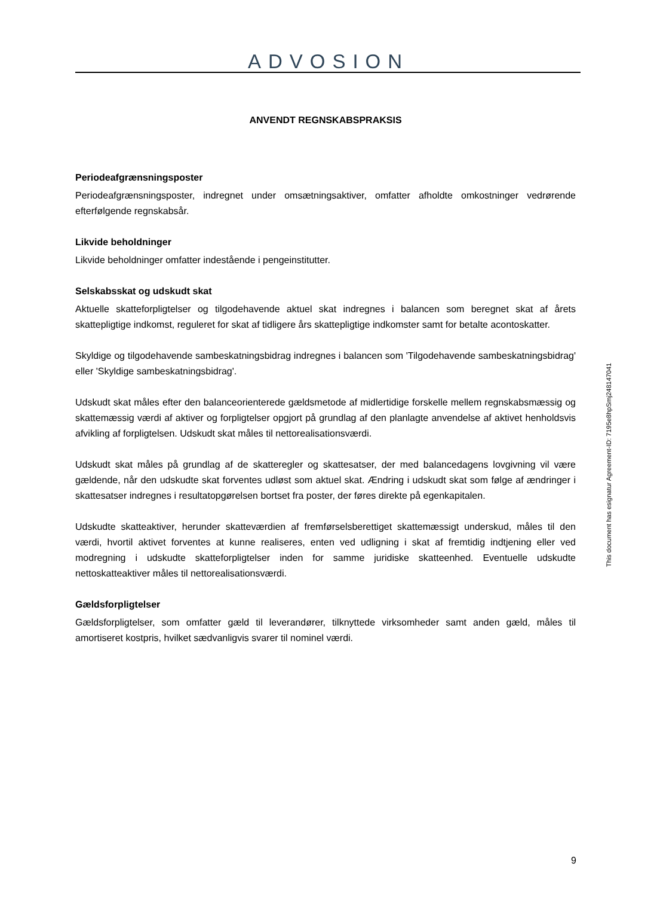ADVOSION
ANVENDT REGNSKABSPRAKSIS
Periodeafgrænsningsposter
Periodeafgrænsningsposter, indregnet under omsætningsaktiver, omfatter afholdte omkostninger vedrørende efterfølgende regnskabsår.
Likvide beholdninger
Likvide beholdninger omfatter indestående i pengeinstitutter.
Selskabsskat og udskudt skat
Aktuelle skatteforpligtelser og tilgodehavende aktuel skat indregnes i balancen som beregnet skat af årets skattepligtige indkomst, reguleret for skat af tidligere års skattepligtige indkomster samt for betalte acontoskatter.
Skyldige og tilgodehavende sambeskatningsbidrag indregnes i balancen som 'Tilgodehavende sambeskatningsbidrag' eller 'Skyldige sambeskatningsbidrag'.
Udskudt skat måles efter den balanceorienterede gældsmetode af midlertidige forskelle mellem regnskabsmæssig og skattemæssig værdi af aktiver og forpligtelser opgjort på grundlag af den planlagte anvendelse af aktivet henholdsvis afvikling af forpligtelsen. Udskudt skat måles til nettorealisationsværdi.
Udskudt skat måles på grundlag af de skatteregler og skattesatser, der med balancedagens lovgivning vil være gældende, når den udskudte skat forventes udløst som aktuel skat. Ændring i udskudt skat som følge af ændringer i skattesatser indregnes i resultatopgørelsen bortset fra poster, der føres direkte på egenkapitalen.
Udskudte skatteaktiver, herunder skatteværdien af fremførselsberettiget skattemæssigt underskud, måles til den værdi, hvortil aktivet forventes at kunne realiseres, enten ved udligning i skat af fremtidig indtjening eller ved modregning i udskudte skatteforpligtelser inden for samme juridiske skatteenhed. Eventuelle udskudte nettoskatteaktiver måles til nettorealisationsværdi.
Gældsforpligtelser
Gældsforpligtelser, som omfatter gæld til leverandører, tilknyttede virksomheder samt anden gæld, måles til amortiseret kostpris, hvilket sædvanligvis svarer til nominel værdi.
This document has esignatur Agreement-ID: 7195e8hpSmj248147041
9